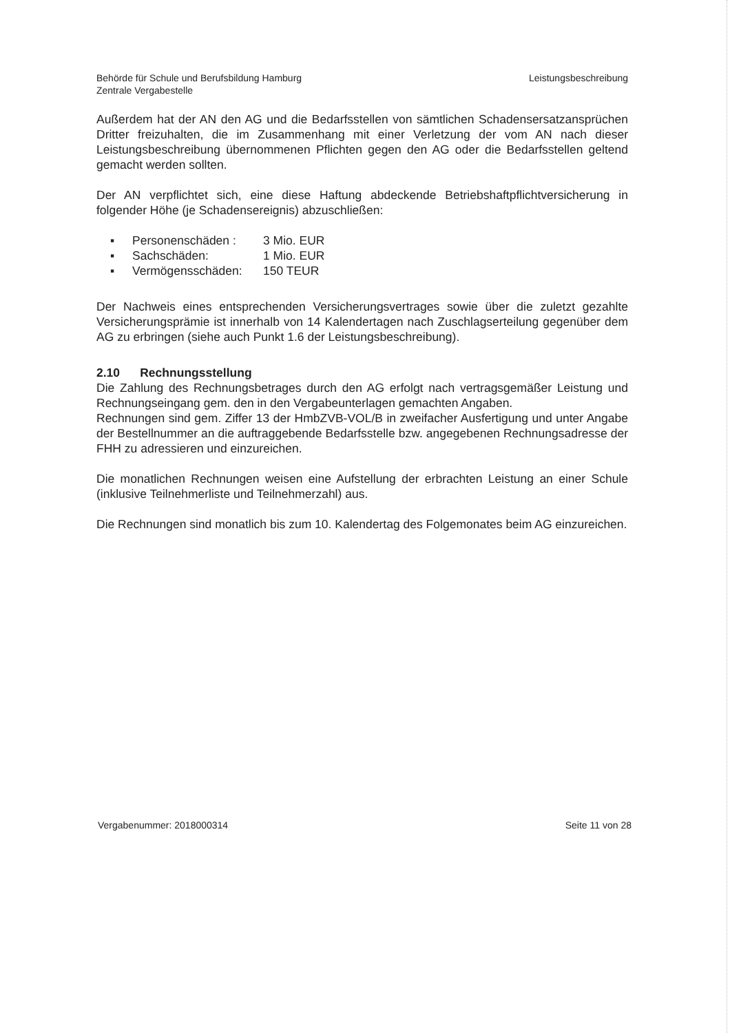Behörde für Schule und Berufsbildung Hamburg
Zentrale Vergabestelle
Leistungsbeschreibung
Außerdem hat der AN den AG und die Bedarfsstellen von sämtlichen Schadensersatzansprüchen Dritter freizuhalten, die im Zusammenhang mit einer Verletzung der vom AN nach dieser Leistungsbeschreibung übernommenen Pflichten gegen den AG oder die Bedarfsstellen geltend gemacht werden sollten.
Der AN verpflichtet sich, eine diese Haftung abdeckende Betriebshaftpflichtversicherung in folgender Höhe (je Schadensereignis) abzuschließen:
▪ Personenschäden : 3 Mio. EUR
▪ Sachschäden: 1 Mio. EUR
▪ Vermögensschäden: 150 TEUR
Der Nachweis eines entsprechenden Versicherungsvertrages sowie über die zuletzt gezahlte Versicherungsprämie ist innerhalb von 14 Kalendertagen nach Zuschlagserteilung gegenüber dem AG zu erbringen (siehe auch Punkt 1.6 der Leistungsbeschreibung).
2.10 Rechnungsstellung
Die Zahlung des Rechnungsbetrages durch den AG erfolgt nach vertragsgemäßer Leistung und Rechnungseingang gem. den in den Vergabeunterlagen gemachten Angaben.
Rechnungen sind gem. Ziffer 13 der HmbZVB-VOL/B in zweifacher Ausfertigung und unter Angabe der Bestellnummer an die auftraggebende Bedarfsstelle bzw. angegebenen Rechnungsadresse der FHH zu adressieren und einzureichen.
Die monatlichen Rechnungen weisen eine Aufstellung der erbrachten Leistung an einer Schule (inklusive Teilnehmerliste und Teilnehmerzahl) aus.
Die Rechnungen sind monatlich bis zum 10. Kalendertag des Folgemonates beim AG einzureichen.
Vergabenummer: 2018000314 Seite 11 von 28